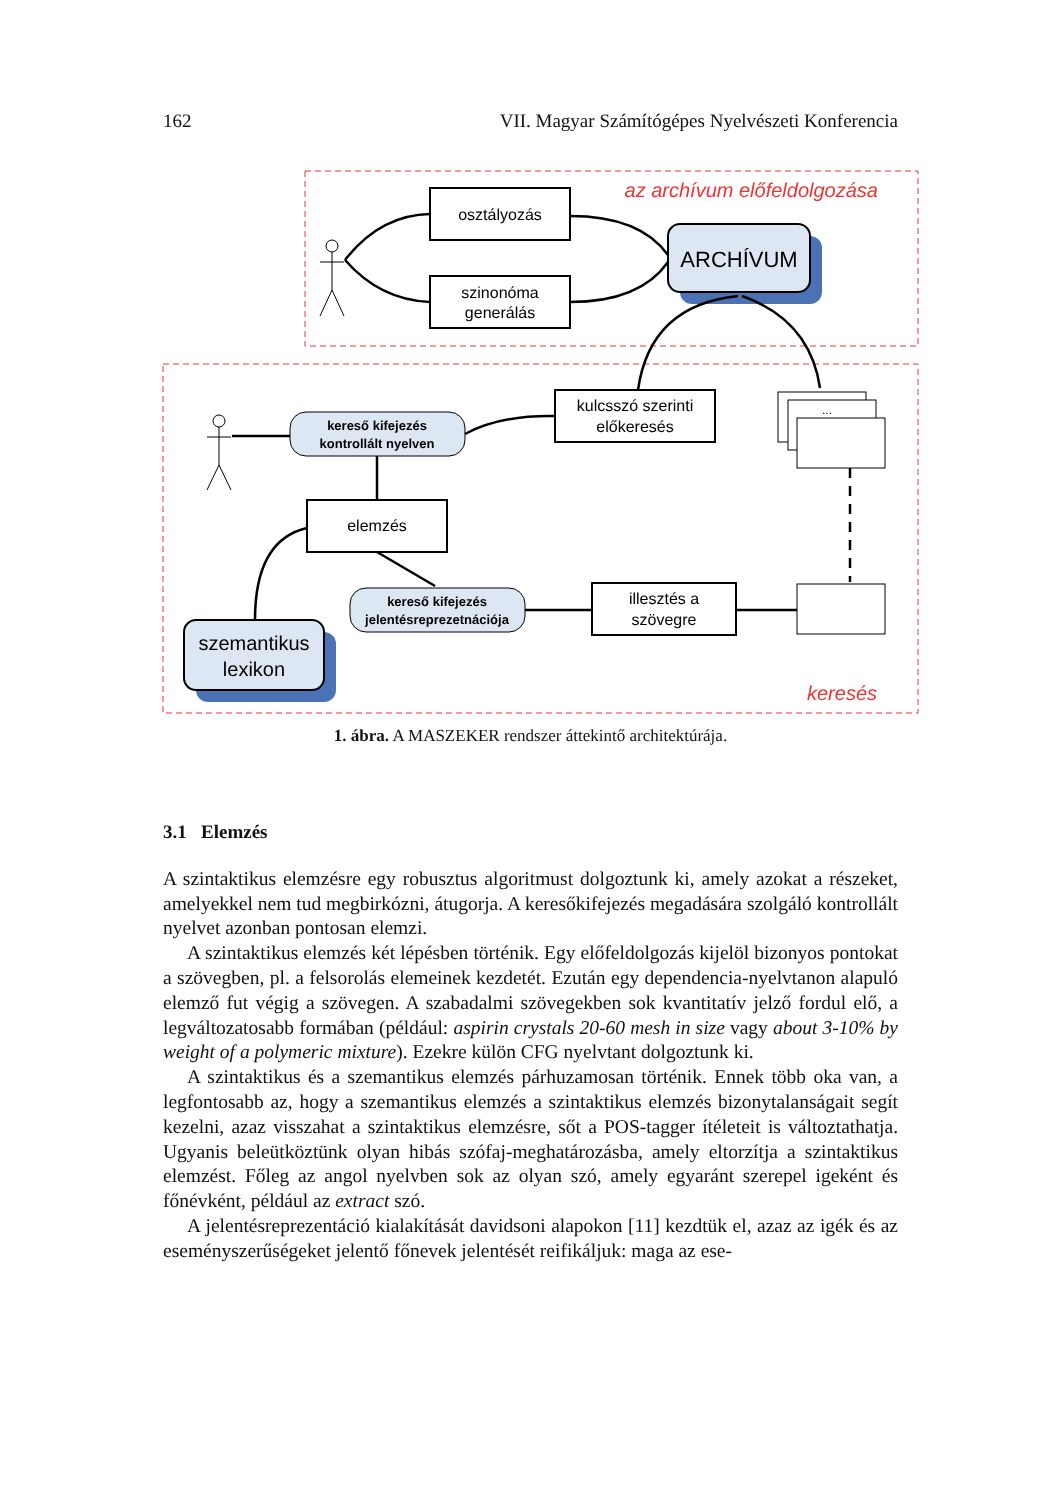162 VII. Magyar Számítógépes Nyelvészeti Konferencia
az archívum előfeldolgozása
keresés
osztályozás
szinonóma
generálás
kulcsszó szerinti
előkeresés
elemzés
illesztés a
szövegre
ARCHÍVUM
szemantikus
lexikon
kereső kifejezés
kontrollált nyelven
kereső kifejezés
jelentésreprezetnációja
...
1. ábra. A MASZEKER rendszer áttekintő architektúrája.
3.1 Elemzés
A szintaktikus elemzésre egy robusztus algoritmust dolgoztunk ki, amely azokat a részeket, amelyekkel nem tud megbirkózni, átugorja. A keresőkifejezés megadására szolgáló kontrollált nyelvet azonban pontosan elemzi.
A szintaktikus elemzés két lépésben történik. Egy előfeldolgozás kijelöl bizonyos pontokat a szövegben, pl. a felsorolás elemeinek kezdetét. Ezután egy dependencia-nyelvtanon alapuló elemző fut végig a szövegen. A szabadalmi szövegekben sok kvantitatív jelző fordul elő, a legváltozatosabb formában (például: aspirin crystals 20-60 mesh in size vagy about 3-10% by weight of a polymeric mixture). Ezekre külön CFG nyelvtant dolgoztunk ki.
A szintaktikus és a szemantikus elemzés párhuzamosan történik. Ennek több oka van, a legfontosabb az, hogy a szemantikus elemzés a szintaktikus elemzés bizonytalanságait segít kezelni, azaz visszahat a szintaktikus elemzésre, sőt a POS-tagger ítéleteit is változtathatja. Ugyanis beleütköztünk olyan hibás szófaj-meghatározásba, amely eltorzítja a szintaktikus elemzést. Főleg az angol nyelvben sok az olyan szó, amely egyaránt szerepel igeként és főnévként, például az extract szó.
A jelentésreprezentáció kialakítását davidsoni alapokon [11] kezdtük el, azaz az igék és az eseményszerűségeket jelentő főnevek jelentését reifikáljuk: maga az ese-